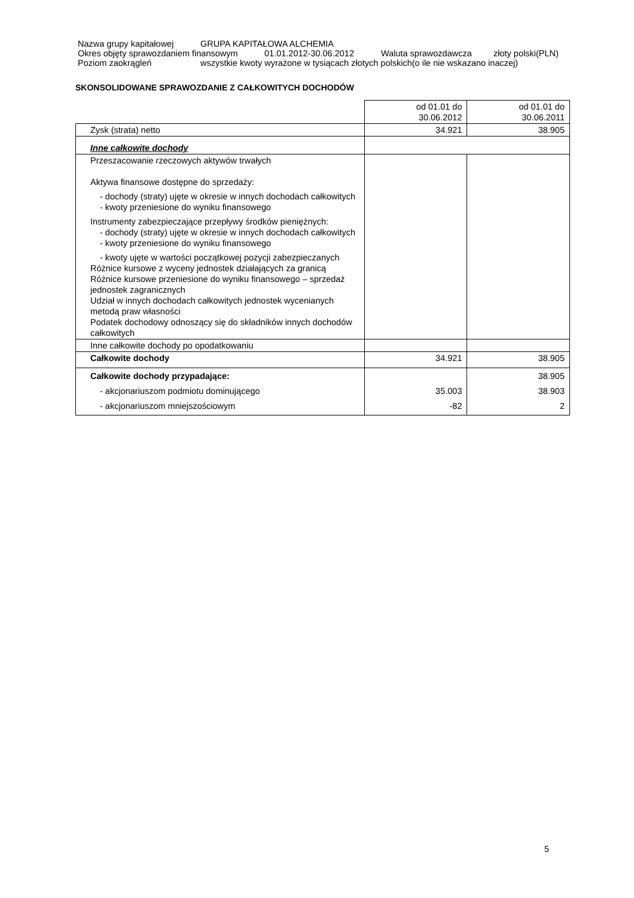Nazwa grupy kapitałowej GRUPA KAPITAŁOWA ALCHEMIA
Okres objęty sprawozdaniem finansowym 01.01.2012-30.06.2012 Waluta sprawozdawcza złoty polski(PLN)
Poziom zaokrągleń wszystkie kwoty wyrażone w tysiącach złotych polskich(o ile nie wskazano inaczej)
SKONSOLIDOWANE SPRAWOZDANIE Z CAŁKOWITYCH DOCHODÓW
| | od 01.01 do 30.06.2012 | od 01.01 do 30.06.2011 |
| Zysk (strata) netto | 34.921 | 38.905 |
| Inne całkowite dochody | | |
| Przeszacowanie rzeczowych aktywów trwałych Aktywa finansowe dostępne do sprzedaży: - dochody (straty) ujęte w okresie w innych dochodach całkowitych - kwoty przeniesione do wyniku finansowego Instrumenty zabezpieczające przepływy środków pieniężnych: - dochody (straty) ujęte w okresie w innych dochodach całkowitych - kwoty przeniesione do wyniku finansowego - kwoty ujęte w wartości początkowej pozycji zabezpieczanych Różnice kursowe z wyceny jednostek działających za granicą Różnice kursowe przeniesione do wyniku finansowego – sprzedaż jednostek zagranicznych Udział w innych dochodach całkowitych jednostek wycenianych metodą praw własności Podatek dochodowy odnoszący się do składników innych dochodów całkowitych | | |
| Inne całkowite dochody po opodatkowaniu | | |
| Całkowite dochody | 34.921 | 38.905 |
| Całkowite dochody przypadające: | | 38.905 |
| - akcjonariuszom podmiotu dominującego | 35.003 | 38.903 |
| - akcjonariuszom mniejszościowym | -82 | 2 |
5